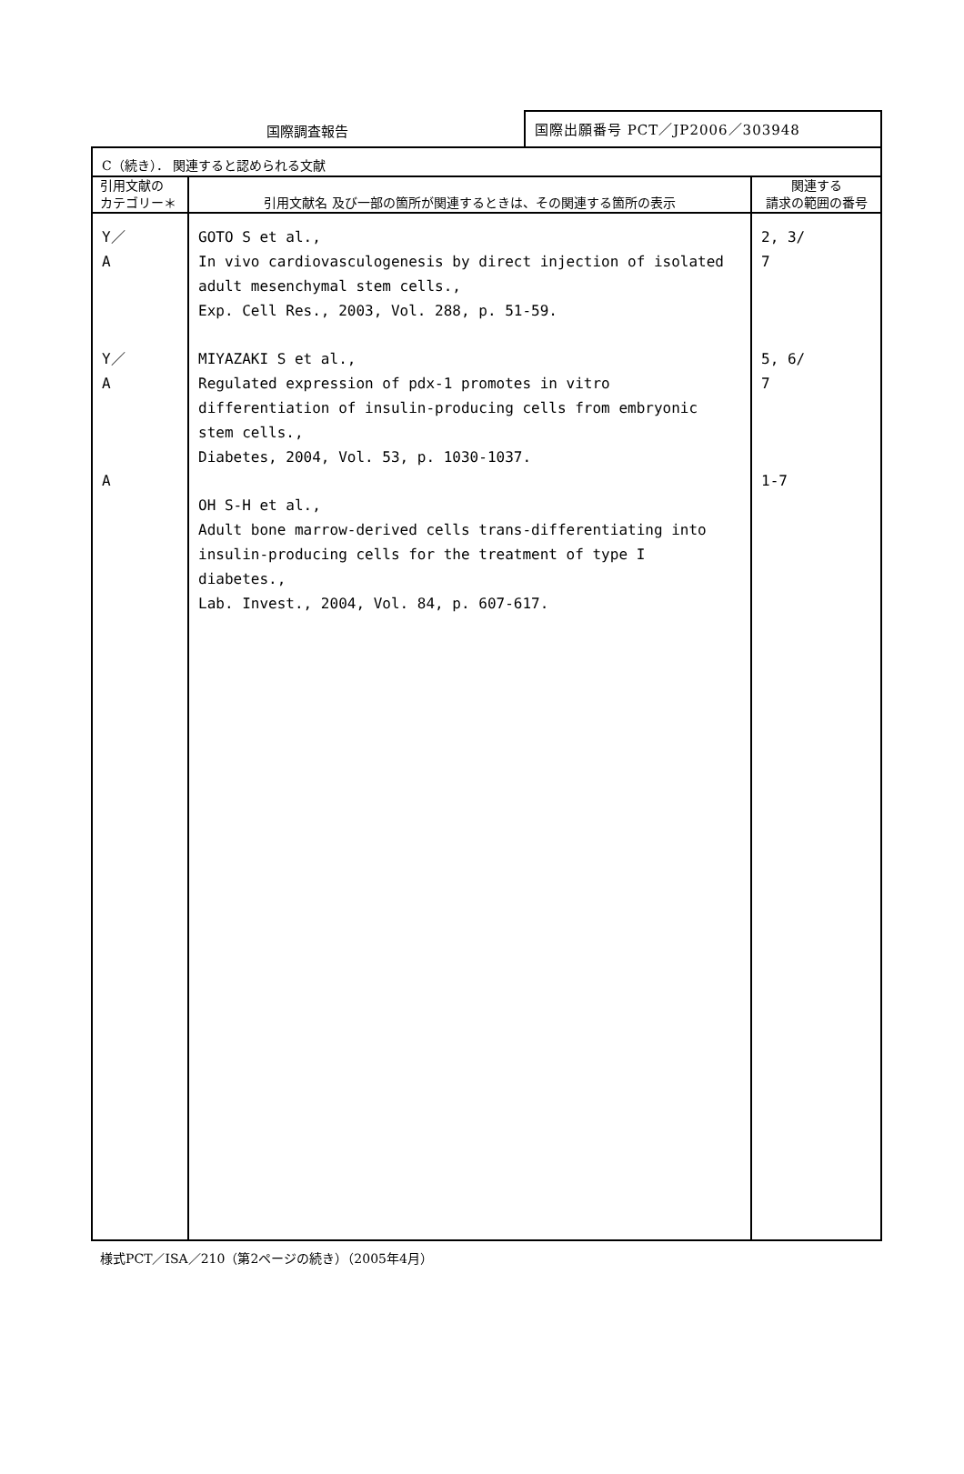国際調査報告
国際出願番号 PCT／JP2006／303948
| C（続き）． 関連すると認められる文献 | | |
| 引用文献の カテゴリー＊ | 引用文献名 及び一部の箇所が関連するときは、その関連する箇所の表示 | 関連する 請求の範囲の番号 |
| Y／ A Y／ A A | GOTO S et al., In vivo cardiovasculogenesis by direct injection of isolated adult mesenchymal stem cells., Exp. Cell Res., 2003, Vol. 288, p. 51-59. MIYAZAKI S et al., Regulated expression of pdx-1 promotes in vitro differentiation of insulin-producing cells from embryonic stem cells., Diabetes, 2004, Vol. 53, p. 1030-1037. OH S-H et al., Adult bone marrow-derived cells trans-differentiating into insulin-producing cells for the treatment of type I diabetes., Lab. Invest., 2004, Vol. 84, p. 607-617. | 2, 3/ 7 5, 6/ 7 1-7 |
様式PCT／ISA／210（第2ページの続き）（2005年4月）